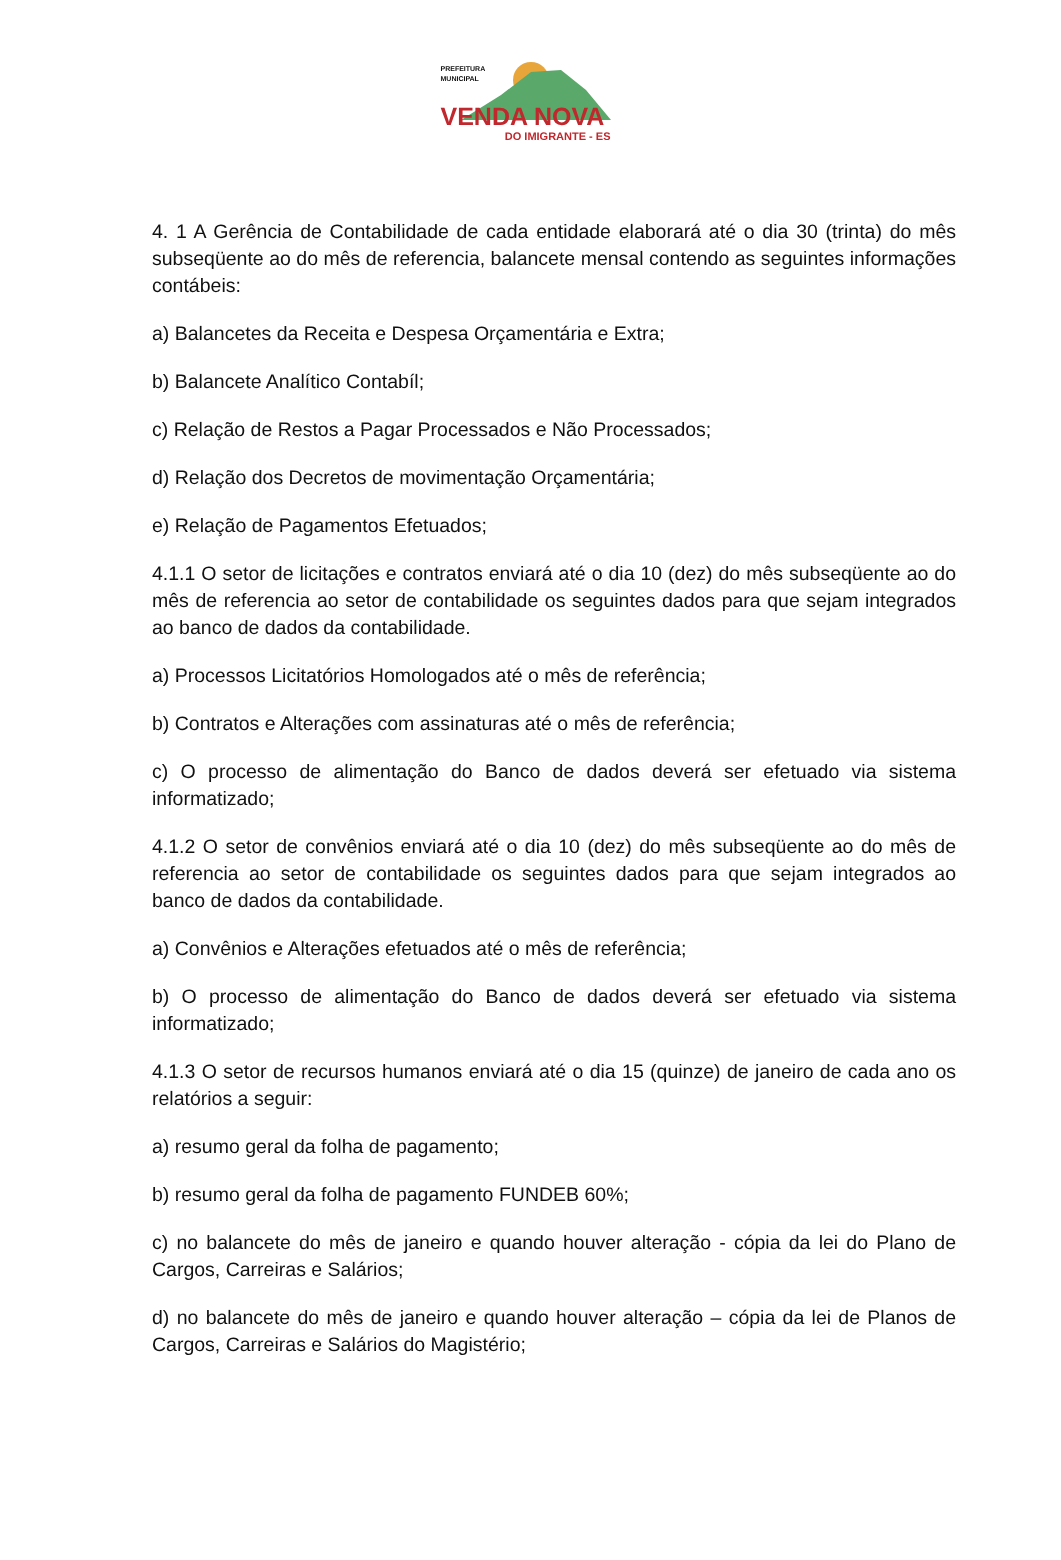PREFEITURA
MUNICIPAL
VENDA NOVA
DO IMIGRANTE - ES
4. 1 A Gerência de Contabilidade de cada entidade elaborará até o dia 30 (trinta) do mês subseqüente ao do mês de referencia, balancete mensal contendo as seguintes informações contábeis:
a) Balancetes da Receita e Despesa Orçamentária e Extra;
b) Balancete Analítico Contabíl;
c) Relação de Restos a Pagar Processados e Não Processados;
d) Relação dos Decretos de movimentação Orçamentária;
e) Relação de Pagamentos Efetuados;
4.1.1 O setor de licitações e contratos enviará até o dia 10 (dez) do mês subseqüente ao do mês de referencia ao setor de contabilidade os seguintes dados para que sejam integrados ao banco de dados da contabilidade.
a) Processos Licitatórios Homologados até o mês de referência;
b) Contratos e Alterações com assinaturas até o mês de referência;
c) O processo de alimentação do Banco de dados deverá ser efetuado via sistema informatizado;
4.1.2 O setor de convênios enviará até o dia 10 (dez) do mês subseqüente ao do mês de referencia ao setor de contabilidade os seguintes dados para que sejam integrados ao banco de dados da contabilidade.
a) Convênios e Alterações efetuados até o mês de referência;
b) O processo de alimentação do Banco de dados deverá ser efetuado via sistema informatizado;
4.1.3 O setor de recursos humanos enviará até o dia 15 (quinze) de janeiro de cada ano os relatórios a seguir:
a) resumo geral da folha de pagamento;
b) resumo geral da folha de pagamento FUNDEB 60%;
c) no balancete do mês de janeiro e quando houver alteração - cópia da lei do Plano de Cargos, Carreiras e Salários;
d) no balancete do mês de janeiro e quando houver alteração – cópia da lei de Planos de Cargos, Carreiras e Salários do Magistério;